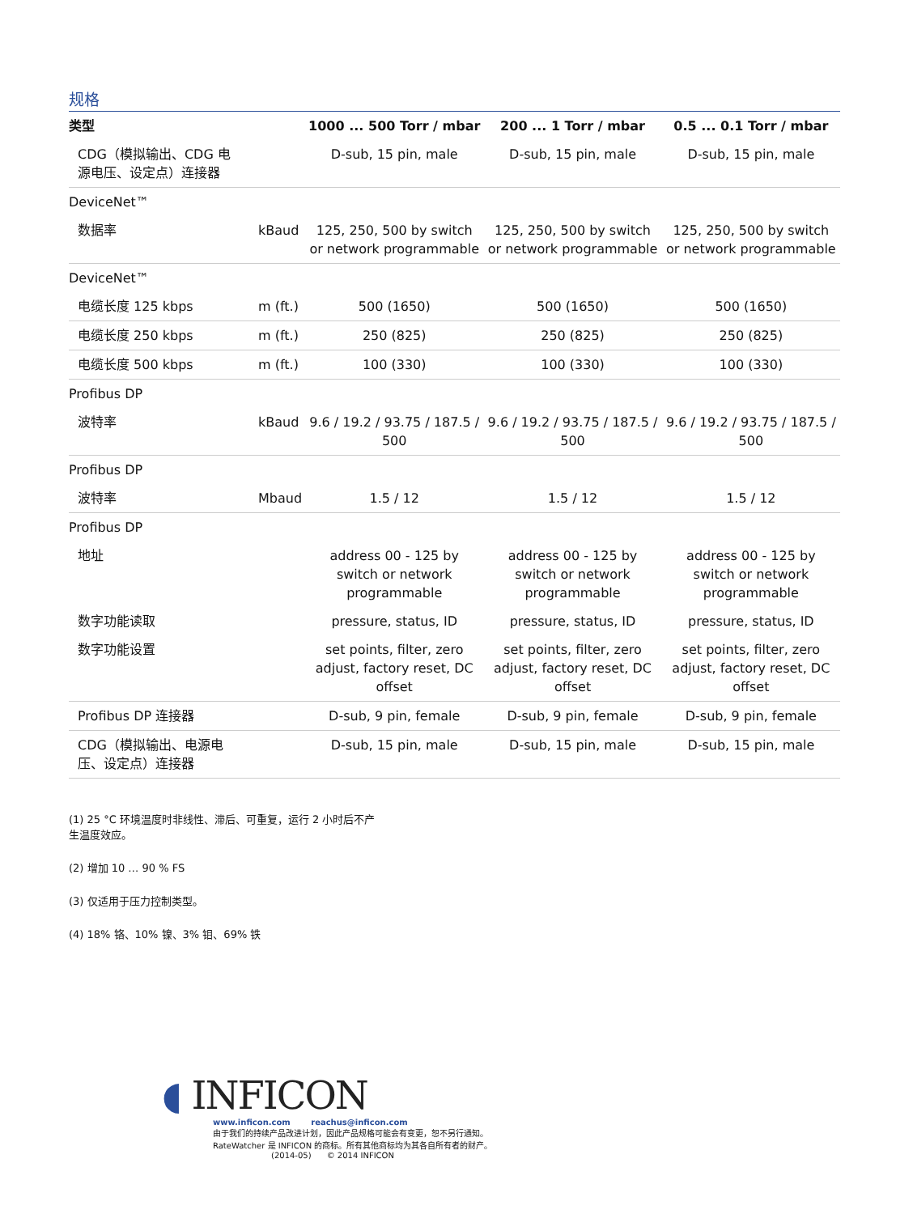规格
| 类型 | | 1000 ... 500 Torr / mbar | 200 ... 1 Torr / mbar | 0.5 ... 0.1 Torr / mbar |
| --- | --- | --- | --- | --- |
| CDG（模拟输出、CDG 电 源电压、设定点）连接器 | | D-sub, 15 pin, male | D-sub, 15 pin, male | D-sub, 15 pin, male |
| DeviceNet™ | | | | |
| 数据率 | kBaud | 125, 250, 500 by switch or network programmable | 125, 250, 500 by switch or network programmable | 125, 250, 500 by switch or network programmable |
| DeviceNet™ | | | | |
| 电缆长度 125 kbps | m (ft.) | 500 (1650) | 500 (1650) | 500 (1650) |
| 电缆长度 250 kbps | m (ft.) | 250 (825) | 250 (825) | 250 (825) |
| 电缆长度 500 kbps | m (ft.) | 100 (330) | 100 (330) | 100 (330) |
| Profibus DP | | | | |
| 波特率 | kBaud | 9.6 / 19.2 / 93.75 / 187.5 / 500 | 9.6 / 19.2 / 93.75 / 187.5 / 500 | 9.6 / 19.2 / 93.75 / 187.5 / 500 |
| Profibus DP | | | | |
| 波特率 | Mbaud | 1.5 / 12 | 1.5 / 12 | 1.5 / 12 |
| Profibus DP | | | | |
| 地址 | | address 00 - 125 by switch or network programmable | address 00 - 125 by switch or network programmable | address 00 - 125 by switch or network programmable |
| 数字功能读取 | | pressure, status, ID | pressure, status, ID | pressure, status, ID |
| 数字功能设置 | | set points, filter, zero adjust, factory reset, DC offset | set points, filter, zero adjust, factory reset, DC offset | set points, filter, zero adjust, factory reset, DC offset |
| Profibus DP 连接器 | | D-sub, 9 pin, female | D-sub, 9 pin, female | D-sub, 9 pin, female |
| CDG（模拟输出、电源电 压、设定点）连接器 | | D-sub, 15 pin, male | D-sub, 15 pin, male | D-sub, 15 pin, male |
(1) 25 °C 环境温度时非线性、滞后、可重复，运行 2 小时后不产生温度效应。
(2) 增加 10 … 90 % FS
(3) 仅适用于压力控制类型。
(4) 18% 铬、10% 镍、3% 钼、69% 铁
◖ INFICON
www.inficon.com reachus@inficon.com
由于我们的持续产品改进计划，因此产品规格可能会有变更，恕不另行通知。
RateWatcher 是 INFICON 的商标。所有其他商标均为其各自所有者的财产。
(2014-05) © 2014 INFICON